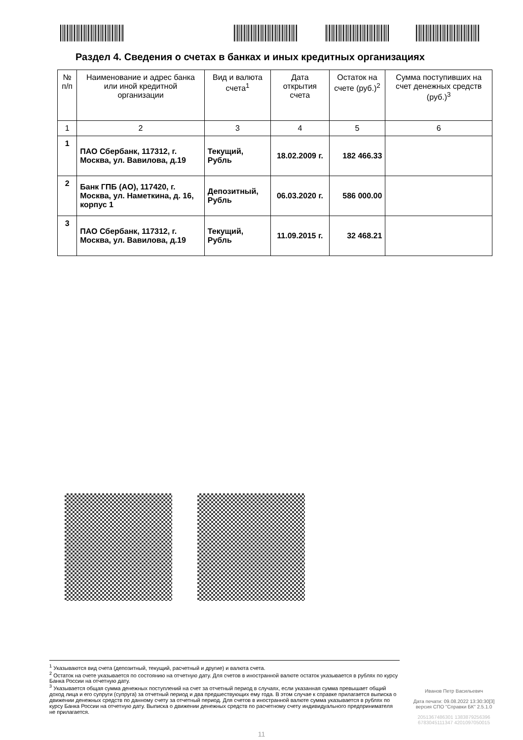Раздел 4. Сведения о счетах в банках и иных кредитных организациях
| № п/п | Наименование и адрес банка или иной кредитной организации | Вид и валюта счета<sup>1</sup> | Дата открытия счета | Остаток на счете (руб.)<sup>2</sup> | Сумма поступивших на счет денежных средств (руб.)<sup>3</sup> |
| --- | --- | --- | --- | --- | --- |
| 1 | 2 | 3 | 4 | 5 | 6 |
| 1 | ПАО Сбербанк, 117312, г. Москва, ул. Вавилова, д.19 | Текущий, Рубль | 18.02.2009 г. | 182 466.33 | |
| 2 | Банк ГПБ (АО), 117420, г. Москва, ул. Наметкина, д. 16, корпус 1 | Депозитный, Рубль | 06.03.2020 г. | 586 000.00 | |
| 3 | ПАО Сбербанк, 117312, г. Москва, ул. Вавилова, д.19 | Текущий, Рубль | 11.09.2015 г. | 32 468.21 | |
<sup>1</sup> Указываются вид счета (депозитный, текущий, расчетный и другие) и валюта счета.
<sup>2</sup> Остаток на счете указывается по состоянию на отчетную дату. Для счетов в иностранной валюте остаток указывается в рублях по курсу Банка России на отчетную дату.
<sup>3</sup> Указывается общая сумма денежных поступлений на счет за отчетный период в случаях, если указанная сумма превышает общий доход лица и его супруги (супруга) за отчетный период и два предшествующих ему года. В этом случае к справке прилагается выписка о движении денежных средств по данному счету за отчетный период. Для счетов в иностранной валюте сумма указывается в рублях по курсу Банка России на отчетную дату. Выписка о движении денежных средств по расчетному счету индивидуального предпринимателя не прилагается.
Иванов Петр Васильевич
Дата печати: 09.08.2022 13:30:30[3]
версия СПО "Справки БК" 2.5.1.0
2051367486301 1383879256396
6783045111347 4201097050015
11